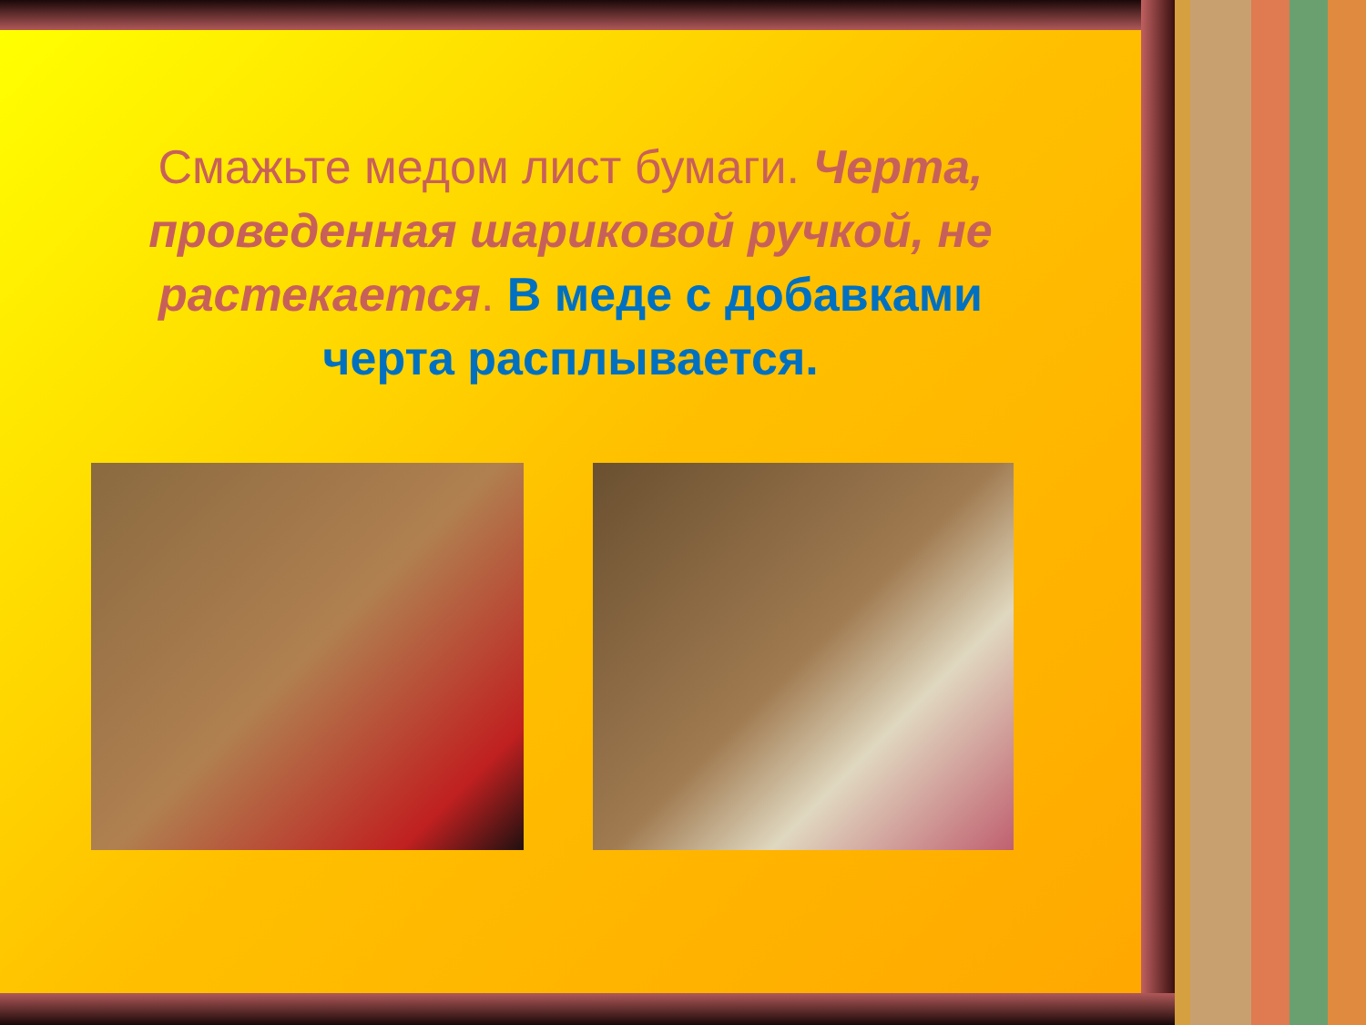Смажьте медом лист бумаги. Черта, проведенная шариковой ручкой, не растекается. В меде с добавками черта расплывается.